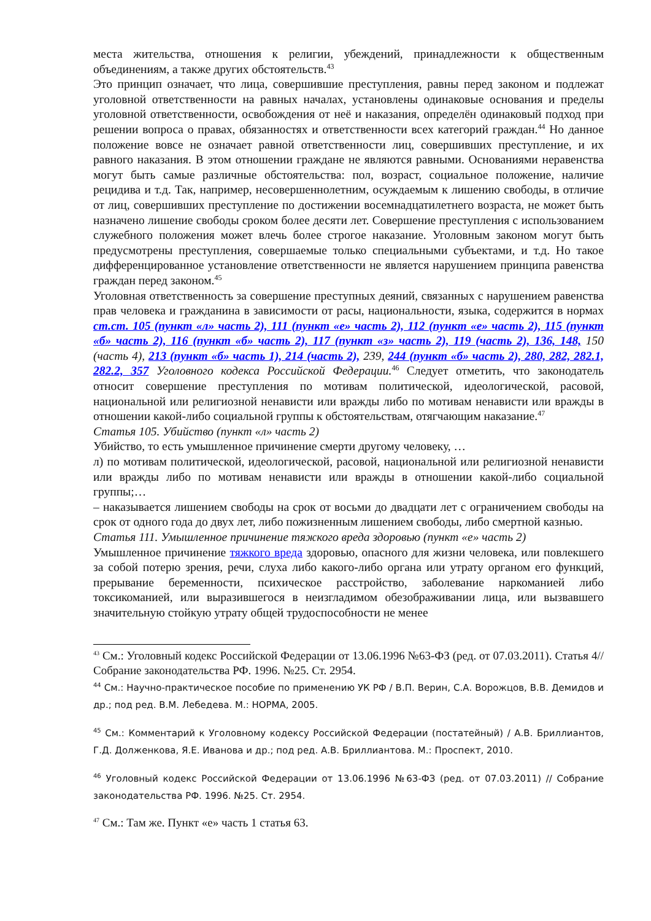места жительства, отношения к религии, убеждений, принадлежности к общественным объединениям, а также других обстоятельств.<sup>43</sup>
Это принцип означает, что лица, совершившие преступления, равны перед законом и подлежат уголовной ответственности на равных началах, установлены одинаковые основания и пределы уголовной ответственности, освобождения от неё и наказания, определён одинаковый подход при решении вопроса о правах, обязанностях и ответственности всех категорий граждан.<sup>44</sup> Но данное положение вовсе не означает равной ответственности лиц, совершивших преступление, и их равного наказания. В этом отношении граждане не являются равными. Основаниями неравенства могут быть самые различные обстоятельства: пол, возраст, социальное положение, наличие рецидива и т.д. Так, например, несовершеннолетним, осуждаемым к лишению свободы, в отличие от лиц, совершивших преступление по достижении восемнадцатилетнего возраста, не может быть назначено лишение свободы сроком более десяти лет. Совершение преступления с использованием служебного положения может влечь более строгое наказание. Уголовным законом могут быть предусмотрены преступления, совершаемые только специальными субъектами, и т.д. Но такое дифференцированное установление ответственности не является нарушением принципа равенства граждан перед законом.<sup>45</sup>
Уголовная ответственность за совершение преступных деяний, связанных с нарушением равенства прав человека и гражданина в зависимости от расы, национальности, языка, содержится в нормах ст.ст. 105 (пункт «л» часть 2), 111 (пункт «е» часть 2), 112 (пункт «е» часть 2), 115 (пункт «б» часть 2), 116 (пункт «б» часть 2), 117 (пункт «з» часть 2), 119 (часть 2), 136, 148, 150 (часть 4), 213 (пункт «б» часть 1), 214 (часть 2), 239, 244 (пункт «б» часть 2), 280, 282, 282.1, 282.2, 357 Уголовного кодекса Российской Федерации.<sup>46</sup> Следует отметить, что законодатель относит совершение преступления по мотивам политической, идеологической, расовой, национальной или религиозной ненависти или вражды либо по мотивам ненависти или вражды в отношении какой-либо социальной группы к обстоятельствам, отягчающим наказание.<sup>47</sup>
Статья 105. Убийство (пункт «л» часть 2)
Убийство, то есть умышленное причинение смерти другому человеку, …
л) по мотивам политической, идеологической, расовой, национальной или религиозной ненависти или вражды либо по мотивам ненависти или вражды в отношении какой-либо социальной группы;…
– наказывается лишением свободы на срок от восьми до двадцати лет с ограничением свободы на срок от одного года до двух лет, либо пожизненным лишением свободы, либо смертной казнью.
Статья 111. Умышленное причинение тяжкого вреда здоровью (пункт «е» часть 2)
Умышленное причинение тяжкого вреда здоровью, опасного для жизни человека, или повлекшего за собой потерю зрения, речи, слуха либо какого-либо органа или утрату органом его функций, прерывание беременности, психическое расстройство, заболевание наркоманией либо токсикоманией, или выразившегося в неизгладимом обезображивании лица, или вызвавшего значительную стойкую утрату общей трудоспособности не менее
<sup>43</sup> См.: Уголовный кодекс Российской Федерации от 13.06.1996 №63-ФЗ (ред. от 07.03.2011). Статья 4// Собрание законодательства РФ. 1996. №25. Ст. 2954.
<sup>44</sup> См.: Научно-практическое пособие по применению УК РФ / В.П. Верин, С.А. Ворожцов, В.В. Демидов и др.; под ред. В.М. Лебедева. М.: НОРМА, 2005.
<sup>45</sup> См.: Комментарий к Уголовному кодексу Российской Федерации (постатейный) / А.В. Бриллиантов, Г.Д. Долженкова, Я.Е. Иванова и др.; под ред. А.В. Бриллиантова. М.: Проспект, 2010.
<sup>46</sup> Уголовный кодекс Российской Федерации от 13.06.1996 №63-ФЗ (ред. от 07.03.2011) // Собрание законодательства РФ. 1996. №25. Ст. 2954.
<sup>47</sup> См.: Там же. Пункт «е» часть 1 статья 63.